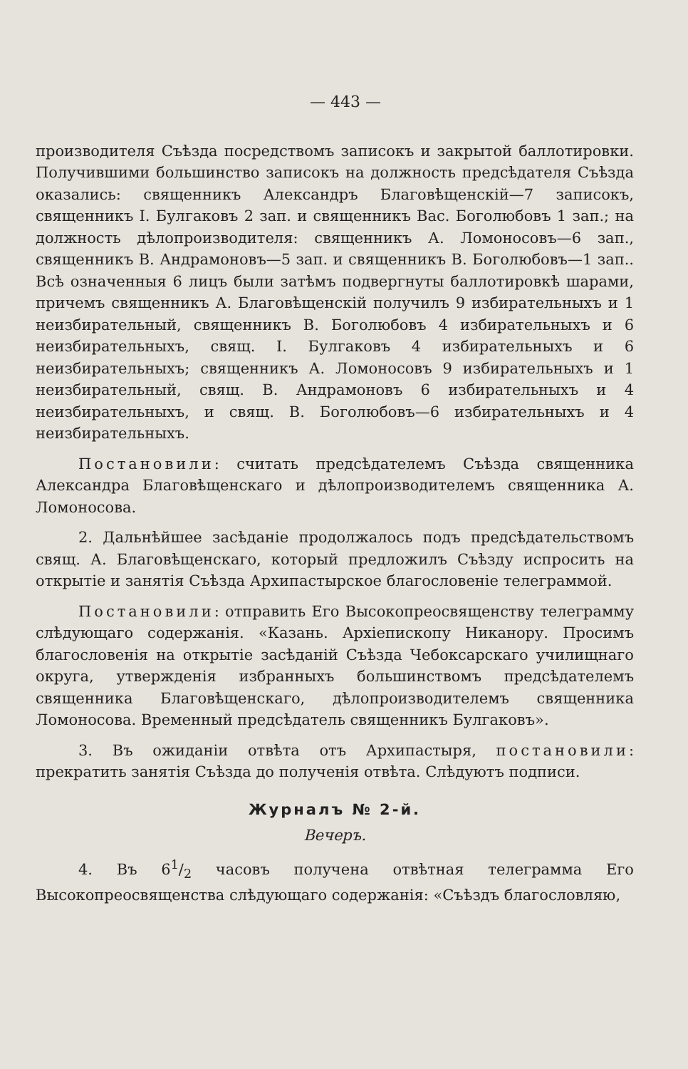— 443 —
производителя Съѣзда посредствомъ записокъ и закрытой баллотировки. Получившими большинство записокъ на должность предсѣдателя Съѣзда оказались: священникъ Александръ Благовѣщенскій—7 записокъ, священникъ І. Булгаковъ 2 зап. и священникъ Вас. Боголюбовъ 1 зап.; на должность дѣлопроизводителя: священникъ А. Ломоносовъ—6 зап., священникъ В. Андрамоновъ—5 зап. и священникъ В. Боголюбовъ—1 зап.. Всѣ означенныя 6 лицъ были затѣмъ подвергнуты баллотировкѣ шарами, причемъ священникъ А. Благовѣщенскій получилъ 9 избирательныхъ и 1 неизбирательный, священникъ В. Боголюбовъ 4 избирательныхъ и 6 неизбирательныхъ, свящ. І. Булгаковъ 4 избирательныхъ и 6 неизбирательныхъ; священникъ А. Ломоносовъ 9 избирательныхъ и 1 неизбирательный, свящ. В. Андрамоновъ 6 избирательныхъ и 4 неизбирательныхъ, и свящ. В. Боголюбовъ—6 избирательныхъ и 4 неизбирательныхъ.
Постановили: считать предсѣдателемъ Съѣзда священника Александра Благовѣщенскаго и дѣлопроизводителемъ священника А. Ломоносова.
2. Дальнѣйшее засѣданіе продолжалось подъ предсѣдательствомъ свящ. А. Благовѣщенскаго, который предложилъ Съѣзду испросить на открытіе и занятія Съѣзда Архипастырское благословеніе телеграммой.
Постановили: отправить Его Высокопреосвященству телеграмму слѣдующаго содержанія. «Казань. Архіепископу Никанору. Просимъ благословенія на открытіе засѣданій Съѣзда Чебоксарскаго училищнаго округа, утвержденія избранныхъ большинствомъ предсѣдателемъ священника Благовѣщенскаго, дѣлопроизводителемъ священника Ломоносова. Временный предсѣдатель священникъ Булгаковъ».
3. Въ ожиданіи отвѣта отъ Архипастыря, постановили: прекратить занятія Съѣзда до полученія отвѣта. Слѣдуютъ подписи.
Журналъ № 2-й.
Вечеръ.
4. Въ 61/2 часовъ получена отвѣтная телеграмма Его Высокопреосвященства слѣдующаго содержанія: «Съѣздъ благословляю,